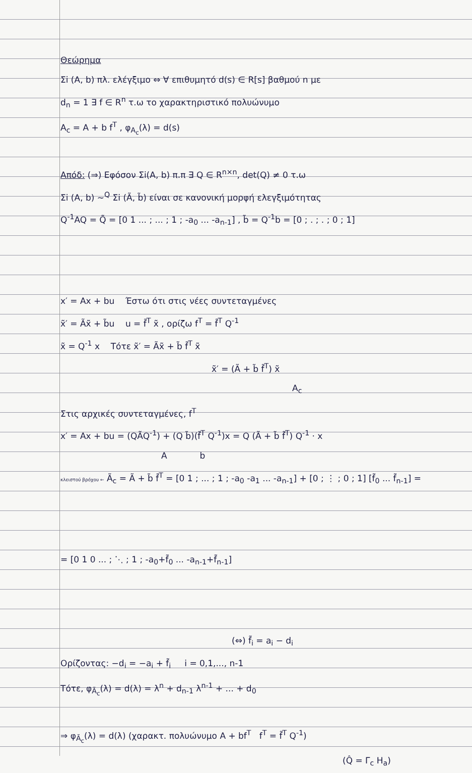Θεώρημα
Σi (A, b) πλ. ελέγξιμο ⇔ ∀ επιθυμητό d(s) ∈ R[s] βαθμού n με
d<sub>n</sub> = 1 ∃ f ∈ R<sup>n</sup> τ.ω το χαρακτηριστικό πολυώνυμο
A<sub>c</sub> = A + b f<sup>T</sup> , φ<sub>A<sub>c</sub></sub>(λ) = d(s)
Απόδ: (⇒) Εφόσον Σi(A, b) π.π ∃ Q ∈ R<sup>n×n</sup>, det(Q) ≠ 0 τ.ω
Σi (A, b) ~<sup>Q</sup> Σi (Ã, b̃) είναι σε κανονική μορφή ελεγξιμότητας
Q<sup>-1</sup>AQ = Q̃ = [0 1 ... ; ... ; 1 ; -a<sub>0</sub> ... -a<sub>n-1</sub>] , b̃ = Q<sup>-1</sup>b = [0 ; . ; . ; 0 ; 1]
x′ = Ax + bu Έστω ότι στις νέες συντεταγμένες
x̃′ = Ãx̃ + b̃u u = f̃<sup>T</sup> x̃ , ορίζω f<sup>T</sup> = f̃<sup>T</sup> Q<sup>-1</sup>
x̃ = Q<sup>-1</sup> x Τότε x̃′ = Ãx̃ + b̃ f̃<sup>T</sup> x̃
x̃′ = (Ã + b̃ f̃<sup>T</sup>) x̃
A<sub>c</sub>
Στις αρχικές συντεταγμένες, f<sup>T</sup>
x′ = Ax + bu = (QÃQ<sup>-1</sup>) + (Q b̃)(f̃<sup>T</sup> Q<sup>-1</sup>)x = Q (Ã + b̃ f̃<sup>T</sup>) Q<sup>-1</sup> · x
A b
κλειστού βρόχου ← Ã<sub>c</sub> = Ã + b̃ f̃<sup>T</sup> = [0 1 ; ... ; 1 ; -a<sub>0</sub> -a<sub>1</sub> ... -a<sub>n-1</sub>] + [0 ; ⋮ ; 0 ; 1] [f̃<sub>0</sub> ... f̃<sub>n-1</sub>] =
= [0 1 0 ... ; ⋱ ; 1 ; -a<sub>0</sub>+f̃<sub>0</sub> ... -a<sub>n-1</sub>+f̃<sub>n-1</sub>]
(⇔) f̃<sub>i</sub> = a<sub>i</sub> − d<sub>i</sub>
Ορίζοντας: −d<sub>i</sub> = −a<sub>i</sub> + f̃<sub>i</sub> i = 0,1,..., n-1
Τότε, φ<sub>Ã<sub>c</sub></sub>(λ) = d(λ) = λ<sup>n</sup> + d<sub>n-1</sub> λ<sup>n-1</sup> + ... + d<sub>0</sub>
⇒ φ<sub>Ã<sub>c</sub></sub>(λ) = d(λ) (χαρακτ. πολυώνυμο A + bf<sup>T</sup> f<sup>T</sup> = f̃<sup>T</sup> Q<sup>-1</sup>)
(Q̂ = Γ<sub>c</sub> H<sub>a</sub>)